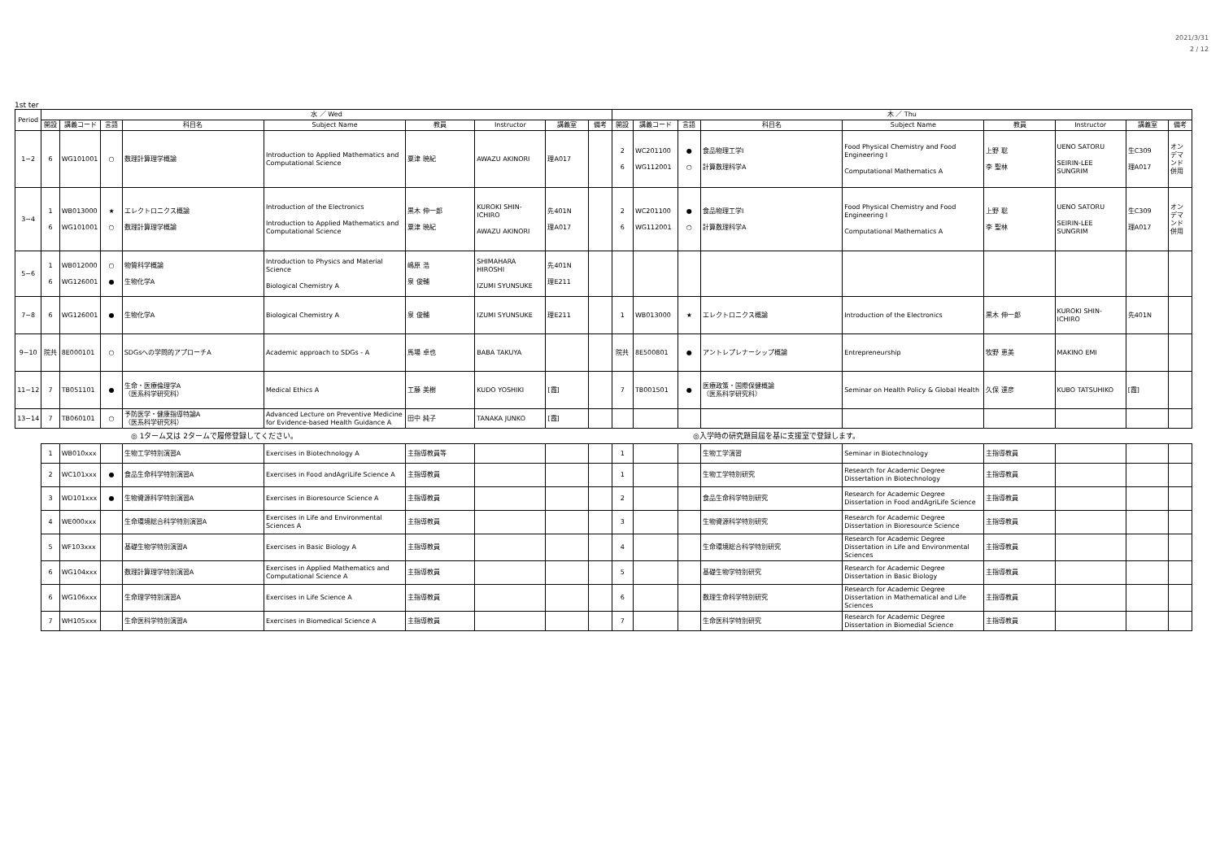2021/3/31
2 / 12
1st ter
| Period | 水 ／ Wed | | | | | | | | | 木 ／ Thu | | | | | | | | |
| --- | --- | --- | --- | --- | --- | --- | --- | --- | --- | --- | --- | --- | --- | --- | --- | --- | --- | --- |
| | 開設 | 講義コード | 言語 | 科目名 | Subject Name | 教員 | Instructor | 講義室 | 備考 | 開設 | 講義コード | 言語 | 科目名 | Subject Name | 教員 | Instructor | 講義室 | 備考 |
| 1−2 | 6 | WG101001 | ○ | 数理計算理学概論 | Introduction to Applied Mathematics and Computational Science | 粟津 暁紀 | AWAZU AKINORI | 理A017 | | 2 6 | WC201100 WG112001 | ● ○ | 食品物理工学Ⅰ 計算数理科学A | Food Physical Chemistry and Food Engineering Ⅰ Computational Mathematics A | 上野 聡 李 聖林 | UENO SATORU SEIRIN-LEE SUNGRIM | 生C309 理A017 | オンデマンド併用 |
| 3−4 | 1 6 | WB013000 WG101001 | ★ ○ | エレクトロニクス概論 数理計算理学概論 | Introduction of the Electronics Introduction to Applied Mathematics and Computational Science | 黒木 伸一郎 粟津 暁紀 | KUROKI SHIN-ICHIRO AWAZU AKINORI | 先401N 理A017 | | 2 6 | WC201100 WG112001 | ● ○ | 食品物理工学Ⅰ 計算数理科学A | Food Physical Chemistry and Food Engineering Ⅰ Computational Mathematics A | 上野 聡 李 聖林 | UENO SATORU SEIRIN-LEE SUNGRIM | 生C309 理A017 | オンデマンド併用 |
| 5−6 | 1 6 | WB012000 WG126001 | ○ ● | 物質科学概論 生物化学A | Introduction to Physics and Material Science Biological Chemistry A | 嶋原 浩 泉 俊輔 | SHIMAHARA HIROSHI IZUMI SYUNSUKE | 先401N 理E211 | | | | | | | | | | |
| 7−8 | 6 | WG126001 | ● | 生物化学A | Biological Chemistry A | 泉 俊輔 | IZUMI SYUNSUKE | 理E211 | | 1 | WB013000 | ★ | エレクトロニクス概論 | Introduction of the Electronics | 黒木 伸一郎 | KUROKI SHIN-ICHIRO | 先401N | |
| 9−10 | 院共 | 8E000101 | ○ | SDGsへの学問的アプローチA | Academic approach to SDGs - A | 馬場 卓也 | BABA TAKUYA | | | 院共 | 8E500801 | ● | アントレプレナーシップ概論 | Entrepreneurship | 牧野 恵美 | MAKINO EMI | | |
| 11−12 | 7 | TB051101 | ● | 生命・医療倫理学A （医系科学研究科） | Medical Ethics A | 工藤 美樹 | KUDO YOSHIKI | [霞] | | 7 | TB001501 | ● | 医療政策・国際保健概論 （医系科学研究科） | Seminar on Health Policy & Global Health | 久保 達彦 | KUBO TATSUHIKO | [霞] | |
| 13−14 | 7 | TB060101 | ○ | 予防医学・健康指導特論A （医系科学研究科） | Advanced Lecture on Preventive Medicine for Evidence-based Health Guidance A | 田中 純子 | TANAKA JUNKO | [霞] | | | | | | | | | | |
| | ◎ 1ターム又は 2タームで履修登録してください。 | | | | | | | | | ◎入学時の研究題目届を基に支援室で登録します。 | | | | | | | | |
| | 1 | WB010xxx | | 生物工学特別演習A | Exercises in Biotechnology A | 主指導教員等 | | | | 1 | | | 生物工学演習 | Seminar in Biotechnology | 主指導教員 | | | |
| | 2 | WC101xxx | ● | 食品生命科学特別演習A | Exercises in Food andAgriLife Science A | 主指導教員 | | | | 1 | | | 生物工学特別研究 | Research for Academic Degree Dissertation in Biotechnology | 主指導教員 | | | |
| | 3 | WD101xxx | ● | 生物資源科学特別演習A | Exercises in Bioresource Science A | 主指導教員 | | | | 2 | | | 食品生命科学特別研究 | Research for Academic Degree Dissertation in Food andAgriLife Science | 主指導教員 | | | |
| | 4 | WE000xxx | | 生命環境総合科学特別演習A | Exercises in Life and Environmental Sciences A | 主指導教員 | | | | 3 | | | 生物資源科学特別研究 | Research for Academic Degree Dissertation in Bioresource Science | 主指導教員 | | | |
| | 5 | WF103xxx | | 基礎生物学特別演習A | Exercises in Basic Biology A | 主指導教員 | | | | 4 | | | 生命環境総合科学特別研究 | Research for Academic Degree Dissertation in Life and Environmental Sciences | 主指導教員 | | | |
| | 6 | WG104xxx | | 数理計算理学特別演習A | Exercises in Applied Mathematics and Computational Science A | 主指導教員 | | | | 5 | | | 基礎生物学特別研究 | Research for Academic Degree Dissertation in Basic Biology | 主指導教員 | | | |
| | 6 | WG106xxx | | 生命理学特別演習A | Exercises in Life Science A | 主指導教員 | | | | 6 | | | 数理生命科学特別研究 | Research for Academic Degree Dissertation in Mathematical and Life Sciences | 主指導教員 | | | |
| | 7 | WH105xxx | | 生命医科学特別演習A | Exercises in Biomedical Science A | 主指導教員 | | | | 7 | | | 生命医科学特別研究 | Research for Academic Degree Dissertation in Biomedial Science | 主指導教員 | | | |